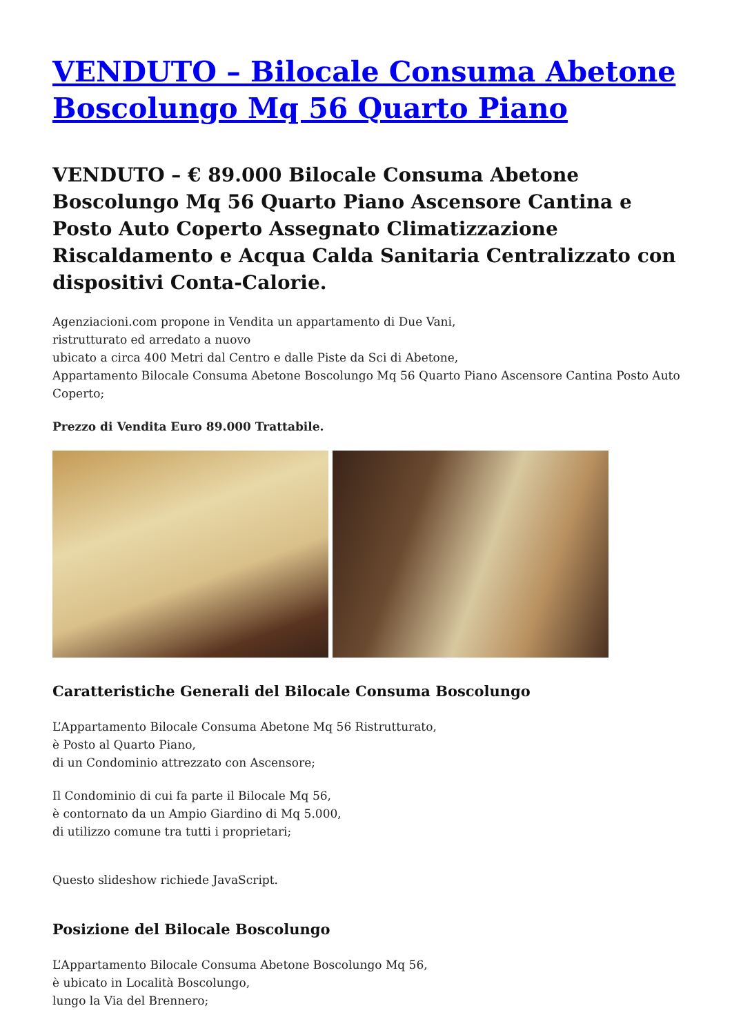VENDUTO – Bilocale Consuma Abetone Boscolungo Mq 56 Quarto Piano
VENDUTO – € 89.000 Bilocale Consuma Abetone Boscolungo Mq 56 Quarto Piano Ascensore Cantina e Posto Auto Coperto Assegnato Climatizzazione Riscaldamento e Acqua Calda Sanitaria Centralizzato con dispositivi Conta-Calorie.
Agenziacioni.com propone in Vendita un appartamento di Due Vani,
ristrutturato ed arredato a nuovo
ubicato a circa 400 Metri dal Centro e dalle Piste da Sci di Abetone,
Appartamento Bilocale Consuma Abetone Boscolungo Mq 56 Quarto Piano Ascensore Cantina Posto Auto Coperto;
Prezzo di Vendita Euro 89.000 Trattabile.
Caratteristiche Generali del Bilocale Consuma Boscolungo
L’Appartamento Bilocale Consuma Abetone Mq 56 Ristrutturato,
è Posto al Quarto Piano,
di un Condominio attrezzato con Ascensore;
Il Condominio di cui fa parte il Bilocale Mq 56,
è contornato da un Ampio Giardino di Mq 5.000,
di utilizzo comune tra tutti i proprietari;
Questo slideshow richiede JavaScript.
Posizione del Bilocale Boscolungo
L’Appartamento Bilocale Consuma Abetone Boscolungo Mq 56,
è ubicato in Località Boscolungo,
lungo la Via del Brennero;